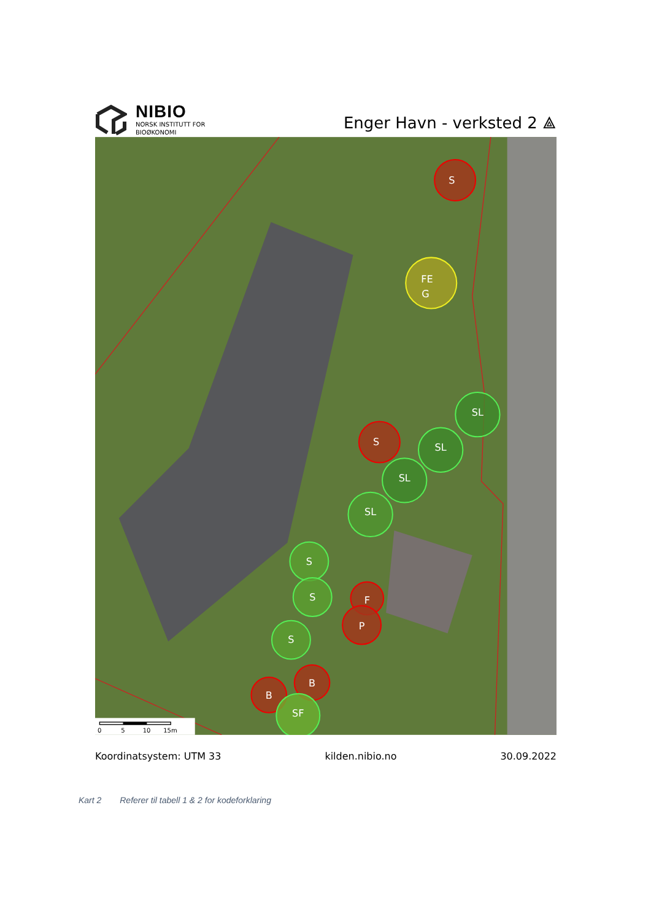NIBIO
NORSK INSTITUTT FOR
BIOØKONOMI
Enger Havn - verksted 2 ⟁
S
FE
G
SL
S
SL
SL
SL
S
S
F
P
S
B
B
SF
0
5
10
15m
Koordinatsystem: UTM 33 kilden.nibio.no 30.09.2022
Kart 2 Referer til tabell 1 & 2 for kodeforklaring